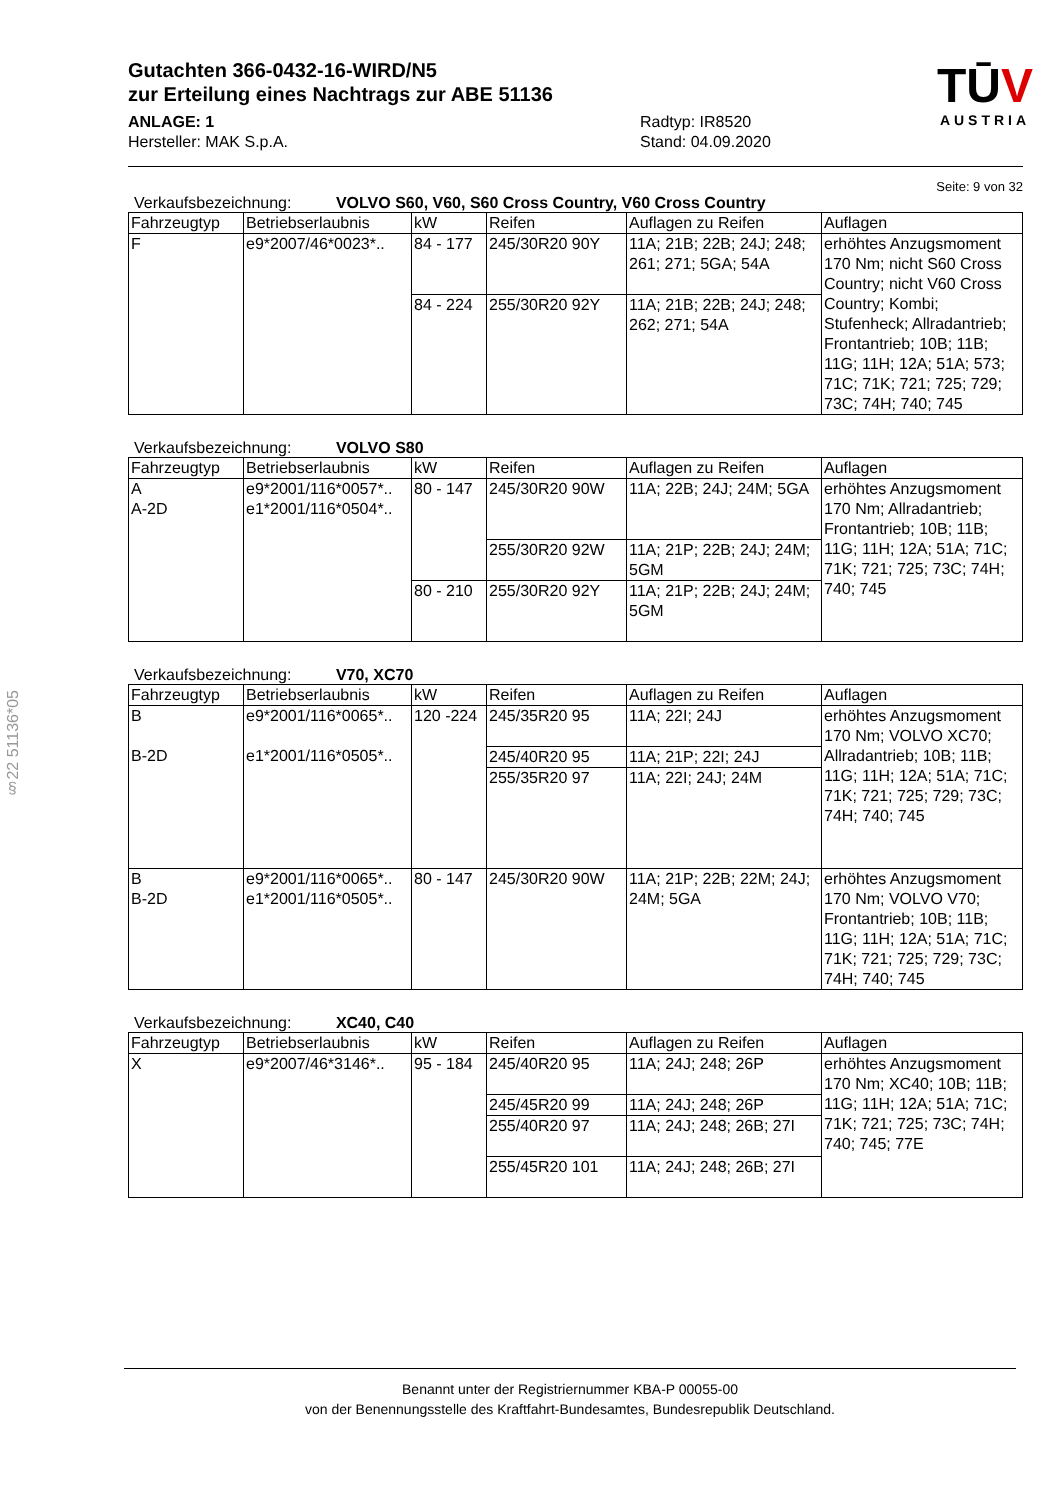§22 51136*05
TŪV
AUSTRIA
Gutachten 366-0432-16-WIRD/N5
zur Erteilung eines Nachtrags zur ABE 51136
ANLAGE: 1
Hersteller: MAK S.p.A.
Radtyp: IR8520
Stand: 04.09.2020
Seite: 9 von 32
Verkaufsbezeichnung: VOLVO S60, V60, S60 Cross Country, V60 Cross Country
| Fahrzeugtyp | Betriebserlaubnis | kW | Reifen | Auflagen zu Reifen | Auflagen |
| --- | --- | --- | --- | --- | --- |
| F | e9*2007/46*0023*.. | 84 - 177 | 245/30R20 90Y | 11A; 21B; 22B; 24J; 248; 261; 271; 5GA; 54A | erhöhtes Anzugsmoment 170 Nm; nicht S60 Cross Country; nicht V60 Cross Country; Kombi; Stufenheck; Allradantrieb; Frontantrieb; 10B; 11B; 11G; 11H; 12A; 51A; 573; 71C; 71K; 721; 725; 729; 73C; 74H; 740; 745 |
| | | 84 - 224 | 255/30R20 92Y | 11A; 21B; 22B; 24J; 248; 262; 271; 54A | |
Verkaufsbezeichnung: VOLVO S80
| Fahrzeugtyp | Betriebserlaubnis | kW | Reifen | Auflagen zu Reifen | Auflagen |
| --- | --- | --- | --- | --- | --- |
| A A-2D | e9*2001/116*0057*.. e1*2001/116*0504*.. | 80 - 147 | 245/30R20 90W | 11A; 22B; 24J; 24M; 5GA | erhöhtes Anzugsmoment 170 Nm; Allradantrieb; Frontantrieb; 10B; 11B; 11G; 11H; 12A; 51A; 71C; 71K; 721; 725; 73C; 74H; 740; 745 |
| | | | 255/30R20 92W | 11A; 21P; 22B; 24J; 24M; 5GM | |
| | | 80 - 210 | 255/30R20 92Y | 11A; 21P; 22B; 24J; 24M; 5GM | |
Verkaufsbezeichnung: V70, XC70
| Fahrzeugtyp | Betriebserlaubnis | kW | Reifen | Auflagen zu Reifen | Auflagen |
| --- | --- | --- | --- | --- | --- |
| B B-2D | e9*2001/116*0065*.. e1*2001/116*0505*.. | 120 -224 | 245/35R20 95 | 11A; 22I; 24J | erhöhtes Anzugsmoment 170 Nm; VOLVO XC70; Allradantrieb; 10B; 11B; 11G; 11H; 12A; 51A; 71C; 71K; 721; 725; 729; 73C; 74H; 740; 745 |
| | | | 245/40R20 95 | 11A; 21P; 22I; 24J | |
| | | | 255/35R20 97 | 11A; 22I; 24J; 24M | |
| B B-2D | e9*2001/116*0065*.. e1*2001/116*0505*.. | 80 - 147 | 245/30R20 90W | 11A; 21P; 22B; 22M; 24J; 24M; 5GA | erhöhtes Anzugsmoment 170 Nm; VOLVO V70; Frontantrieb; 10B; 11B; 11G; 11H; 12A; 51A; 71C; 71K; 721; 725; 729; 73C; 74H; 740; 745 |
Verkaufsbezeichnung: XC40, C40
| Fahrzeugtyp | Betriebserlaubnis | kW | Reifen | Auflagen zu Reifen | Auflagen |
| --- | --- | --- | --- | --- | --- |
| X | e9*2007/46*3146*.. | 95 - 184 | 245/40R20 95 | 11A; 24J; 248; 26P | erhöhtes Anzugsmoment 170 Nm; XC40; 10B; 11B; 11G; 11H; 12A; 51A; 71C; 71K; 721; 725; 73C; 74H; 740; 745; 77E |
| | | | 245/45R20 99 | 11A; 24J; 248; 26P | |
| | | | 255/40R20 97 | 11A; 24J; 248; 26B; 27I | |
| | | | 255/45R20 101 | 11A; 24J; 248; 26B; 27I | |
Benannt unter der Registriernummer KBA-P 00055-00
von der Benennungsstelle des Kraftfahrt-Bundesamtes, Bundesrepublik Deutschland.